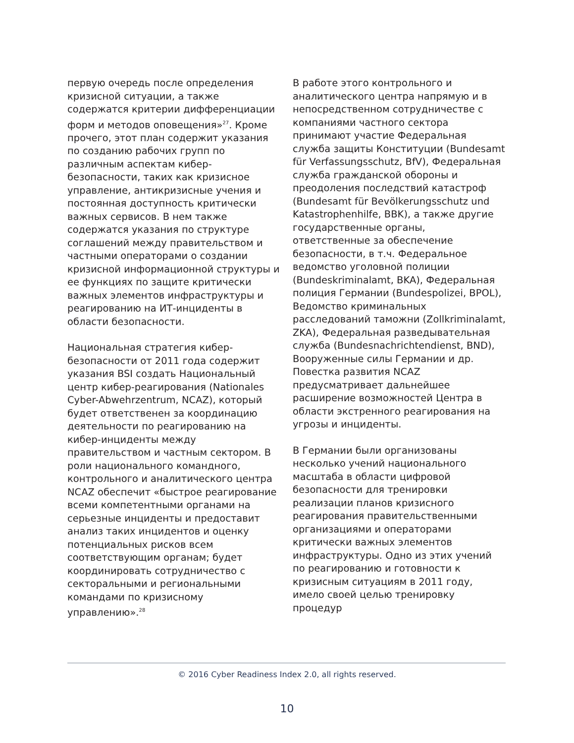первую очередь после определения кризисной ситуации, а также содержатся критерии дифференциации форм и методов оповещения»<sup>27</sup>. Кроме прочего, этот план содержит указания по созданию рабочих групп по различным аспектам кибер-безопасности, таких как кризисное управление, антикризисные учения и постоянная доступность критически важных сервисов. В нем также содержатся указания по структуре соглашений между правительством и частными операторами о создании кризисной информационной структуры и ее функциях по защите критически важных элементов инфраструктуры и реагированию на ИТ-инциденты в области безопасности.
Национальная стратегия кибер-безопасности от 2011 года содержит указания BSI создать Национальный центр кибер-реагирования (Nationales Cyber-Abwehrzentrum, NCAZ), который будет ответственен за координацию деятельности по реагированию на кибер-инциденты между правительством и частным сектором. В роли национального командного, контрольного и аналитического центра NCAZ обеспечит «быстрое реагирование всеми компетентными органами на серьезные инциденты и предоставит анализ таких инцидентов и оценку потенциальных рисков всем соответствующим органам; будет координировать сотрудничество с секторальными и региональными командами по кризисному управлению».<sup>28</sup>
В работе этого контрольного и аналитического центра напрямую и в непосредственном сотрудничестве с компаниями частного сектора принимают участие Федеральная служба защиты Конституции (Bundesamt für Verfassungsschutz, BfV), Федеральная служба гражданской обороны и преодоления последствий катастроф (Bundesamt für Bevölkerungsschutz und Katastrophenhilfe, BBK), а также другие государственные органы, ответственные за обеспечение безопасности, в т.ч. Федеральное ведомство уголовной полиции (Bundeskriminalamt, BKA), Федеральная полиция Германии (Bundespolizei, BPOL), Ведомство криминальных расследований таможни (Zollkriminalamt, ZKA), Федеральная разведывательная служба (Bundesnachrichtendienst, BND), Вооруженные силы Германии и др. Повестка развития NCAZ предусматривает дальнейшее расширение возможностей Центра в области экстренного реагирования на угрозы и инциденты.
В Германии были организованы несколько учений национального масштаба в области цифровой безопасности для тренировки реализации планов кризисного реагирования правительственными организациями и операторами критически важных элементов инфраструктуры. Одно из этих учений по реагированию и готовности к кризисным ситуациям в 2011 году, имело своей целью тренировку процедур
© 2016 Cyber Readiness Index 2.0, all rights reserved.
10